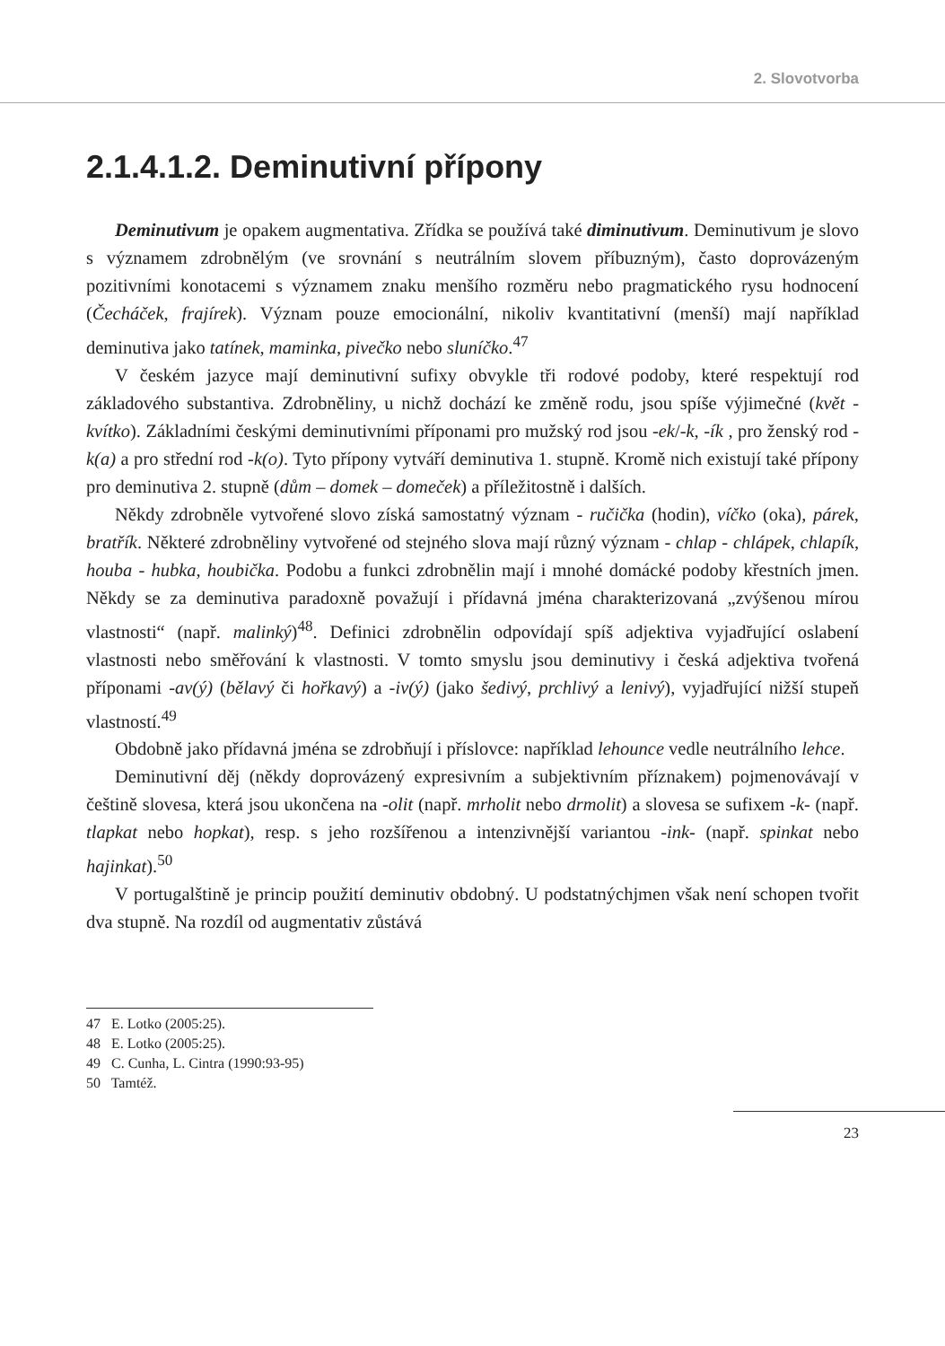2. Slovotvorba
2.1.4.1.2. Deminutivní přípony
Deminutivum je opakem augmentativa. Zřídka se používá také diminutivum. Deminutivum je slovo s významem zdrobnělým (ve srovnání s neutrálním slovem příbuzným), často doprovázeným pozitivními konotacemi s významem znaku menšího rozměru nebo pragmatického rysu hodnocení (Čecháček, frajírek). Význam pouze emocionální, nikoliv kvantitativní (menší) mají například deminutiva jako tatínek, maminka, pivečko nebo sluníčko.<sup>47</sup>
V českém jazyce mají deminutivní sufixy obvykle tři rodové podoby, které respektují rod základového substantiva. Zdrobněliny, u nichž dochází ke změně rodu, jsou spíše výjimečné (květ - kvítko). Základními českými deminutivními příponami pro mužský rod jsou -ek/-k, -ík , pro ženský rod -k(a) a pro střední rod -k(o). Tyto přípony vytváří deminutiva 1. stupně. Kromě nich existují také přípony pro deminutiva 2. stupně (dům – domek – domeček) a příležitostně i dalších.
Někdy zdrobněle vytvořené slovo získá samostatný význam - ručička (hodin), víčko (oka), párek, bratřík. Některé zdrobněliny vytvořené od stejného slova mají různý význam - chlap - chlápek, chlapík, houba - hubka, houbička. Podobu a funkci zdrobnělin mají i mnohé domácké podoby křestních jmen. Někdy se za deminutiva paradoxně považují i přídavná jména charakterizovaná „zvýšenou mírou vlastnosti“ (např. malinký)<sup>48</sup>. Definici zdrobnělin odpovídají spíš adjektiva vyjadřující oslabení vlastnosti nebo směřování k vlastnosti. V tomto smyslu jsou deminutivy i česká adjektiva tvořená příponami -av(ý) (bělavý či hořkavý) a -iv(ý) (jako šedivý, prchlivý a lenivý), vyjadřující nižší stupeň vlastností.<sup>49</sup>
Obdobně jako přídavná jména se zdrobňují i příslovce: například lehounce vedle neutrálního lehce.
Deminutivní děj (někdy doprovázený expresivním a subjektivním příznakem) pojmenovávají v češtině slovesa, která jsou ukončena na -olit (např. mrholit nebo drmolit) a slovesa se sufixem -k- (např. tlapkat nebo hopkat), resp. s jeho rozšířenou a intenzivnější variantou -ink- (např. spinkat nebo hajinkat).<sup>50</sup>
V portugalštině je princip použití deminutiv obdobný. U podstatnýchjmen však není schopen tvořit dva stupně. Na rozdíl od augmentativ zůstává
47 E. Lotko (2005:25).
48 E. Lotko (2005:25).
49 C. Cunha, L. Cintra (1990:93-95)
50 Tamtéž.
23